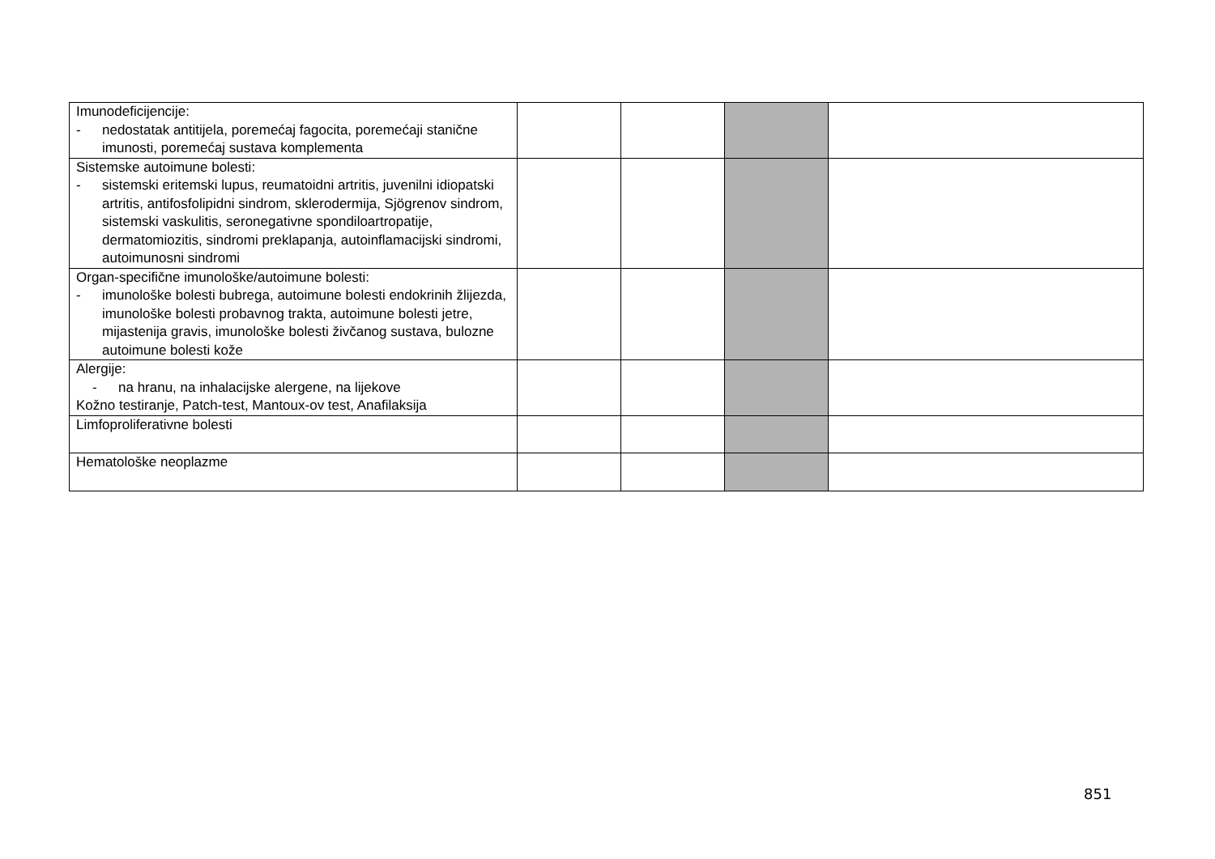| Imunodeficijencije: - nedostatak antitijela, poremećaj fagocita, poremećaji stanične imunosti, poremećaj sustava komplementa | | | | |
| Sistemske autoimune bolesti: - sistemski eritemski lupus, reumatoidni artritis, juvenilni idiopatski artritis, antifosfolipidni sindrom, sklerodermija, Sjögrenov sindrom, sistemski vaskulitis, seronegativne spondiloartropatije, dermatomiozitis, sindromi preklapanja, autoinflamacijski sindromi, autoimunosni sindromi | | | | |
| Organ-specifične imunološke/autoimune bolesti: - imunološke bolesti bubrega, autoimune bolesti endokrinih žlijezda, imunološke bolesti probavnog trakta, autoimune bolesti jetre, mijastenija gravis, imunološke bolesti živčanog sustava, bulozne autoimune bolesti kože | | | | |
| Alergije: - na hranu, na inhalacijske alergene, na lijekove Kožno testiranje, Patch-test, Mantoux-ov test, Anafilaksija | | | | |
| Limfoproliferativne bolesti | | | | |
| Hematološke neoplazme | | | | |
851